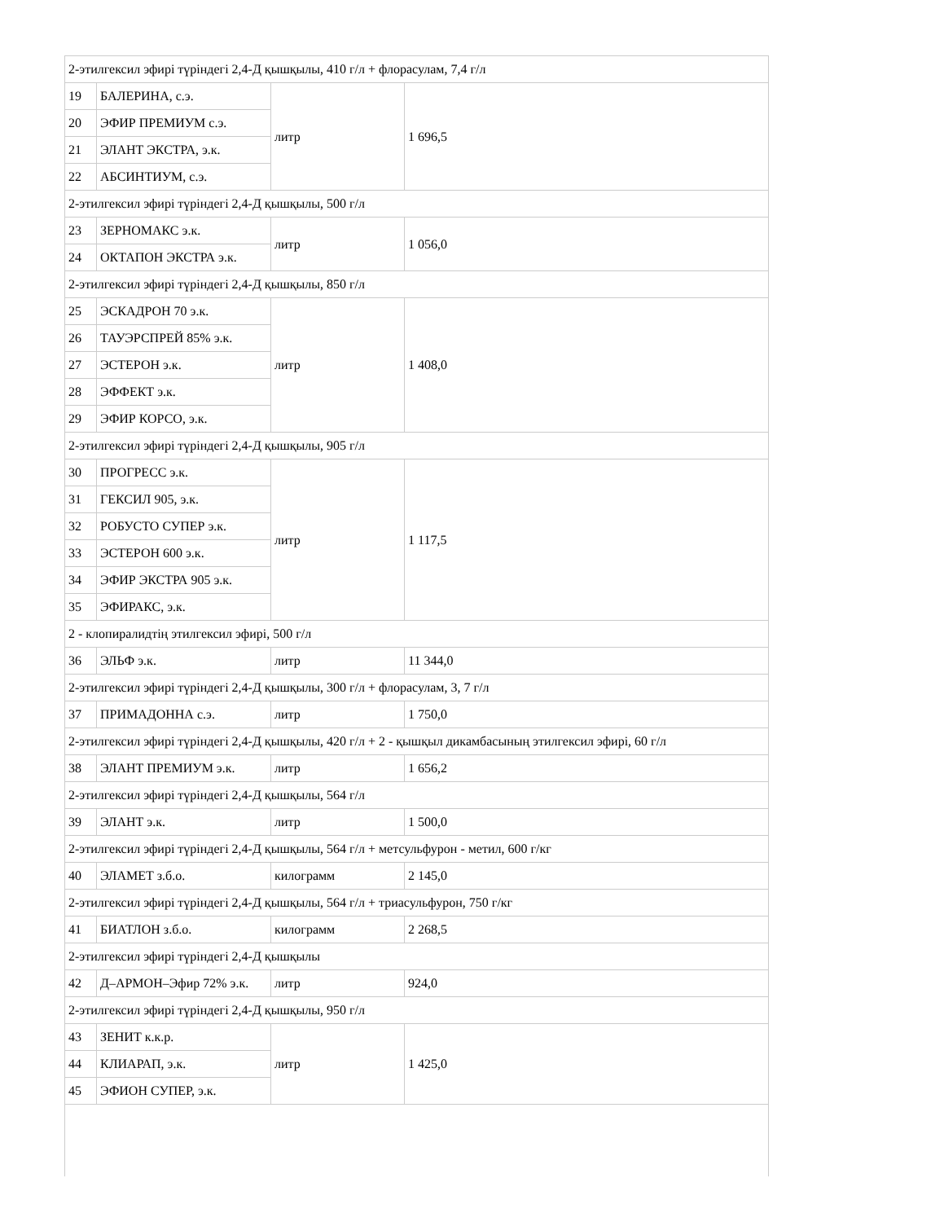| 2-этилгексил эфирі түріндегі 2,4-Д қышқылы, 410 г/л + флорасулам, 7,4 г/л | | | |
| 19 | БАЛЕРИНА, с.э. | литр | 1 696,5 |
| 20 | ЭФИР ПРЕМИУМ с.э. | | |
| 21 | ЭЛАНТ ЭКСТРА, э.к. | | |
| 22 | АБСИНТИУМ, с.э. | | |
| 2-этилгексил эфирі түріндегі 2,4-Д қышқылы, 500 г/л | | | |
| 23 | ЗЕРНОМАКС э.к. | литр | 1 056,0 |
| 24 | ОКТАПОН ЭКСТРА э.к. | | |
| 2-этилгексил эфирі түріндегі 2,4-Д қышқылы, 850 г/л | | | |
| 25 | ЭСКАДРОН 70 э.к. | литр | 1 408,0 |
| 26 | ТАУЭРСПРЕЙ 85% э.к. | | |
| 27 | ЭСТЕРОН э.к. | | |
| 28 | ЭФФЕКТ э.к. | | |
| 29 | ЭФИР КОРСО, э.к. | | |
| 2-этилгексил эфирі түріндегі 2,4-Д қышқылы, 905 г/л | | | |
| 30 | ПРОГРЕСС э.к. | литр | 1 117,5 |
| 31 | ГЕКСИЛ 905, э.к. | | |
| 32 | РОБУСТО СУПЕР э.к. | | |
| 33 | ЭСТЕРОН 600 э.к. | | |
| 34 | ЭФИР ЭКСТРА 905 э.к. | | |
| 35 | ЭФИРАКС, э.к. | | |
| 2 - клопиралидтің этилгексил эфирі, 500 г/л | | | |
| 36 | ЭЛЬФ э.к. | литр | 11 344,0 |
| 2-этилгексил эфирі түріндегі 2,4-Д қышқылы, 300 г/л + флорасулам, 3, 7 г/л | | | |
| 37 | ПРИМАДОННА с.э. | литр | 1 750,0 |
| 2-этилгексил эфирі түріндегі 2,4-Д қышқылы, 420 г/л + 2 - қышқыл дикамбасының этилгексил эфирі, 60 г/л | | | |
| 38 | ЭЛАНТ ПРЕМИУМ э.к. | литр | 1 656,2 |
| 2-этилгексил эфирі түріндегі 2,4-Д қышқылы, 564 г/л | | | |
| 39 | ЭЛАНТ э.к. | литр | 1 500,0 |
| 2-этилгексил эфирі түріндегі 2,4-Д қышқылы, 564 г/л + метсульфурон - метил, 600 г/кг | | | |
| 40 | ЭЛАМЕТ з.б.о. | килограмм | 2 145,0 |
| 2-этилгексил эфирі түріндегі 2,4-Д қышқылы, 564 г/л + триасульфурон, 750 г/кг | | | |
| 41 | БИАТЛОН з.б.о. | килограмм | 2 268,5 |
| 2-этилгексил эфирі түріндегі 2,4-Д қышқылы | | | |
| 42 | Д–АРМОН–Эфир 72% э.к. | литр | 924,0 |
| 2-этилгексил эфирі түріндегі 2,4-Д қышқылы, 950 г/л | | | |
| 43 | ЗЕНИТ к.к.р. | литр | 1 425,0 |
| 44 | КЛИАРАП, э.к. | | |
| 45 | ЭФИОН СУПЕР, э.к. | | |